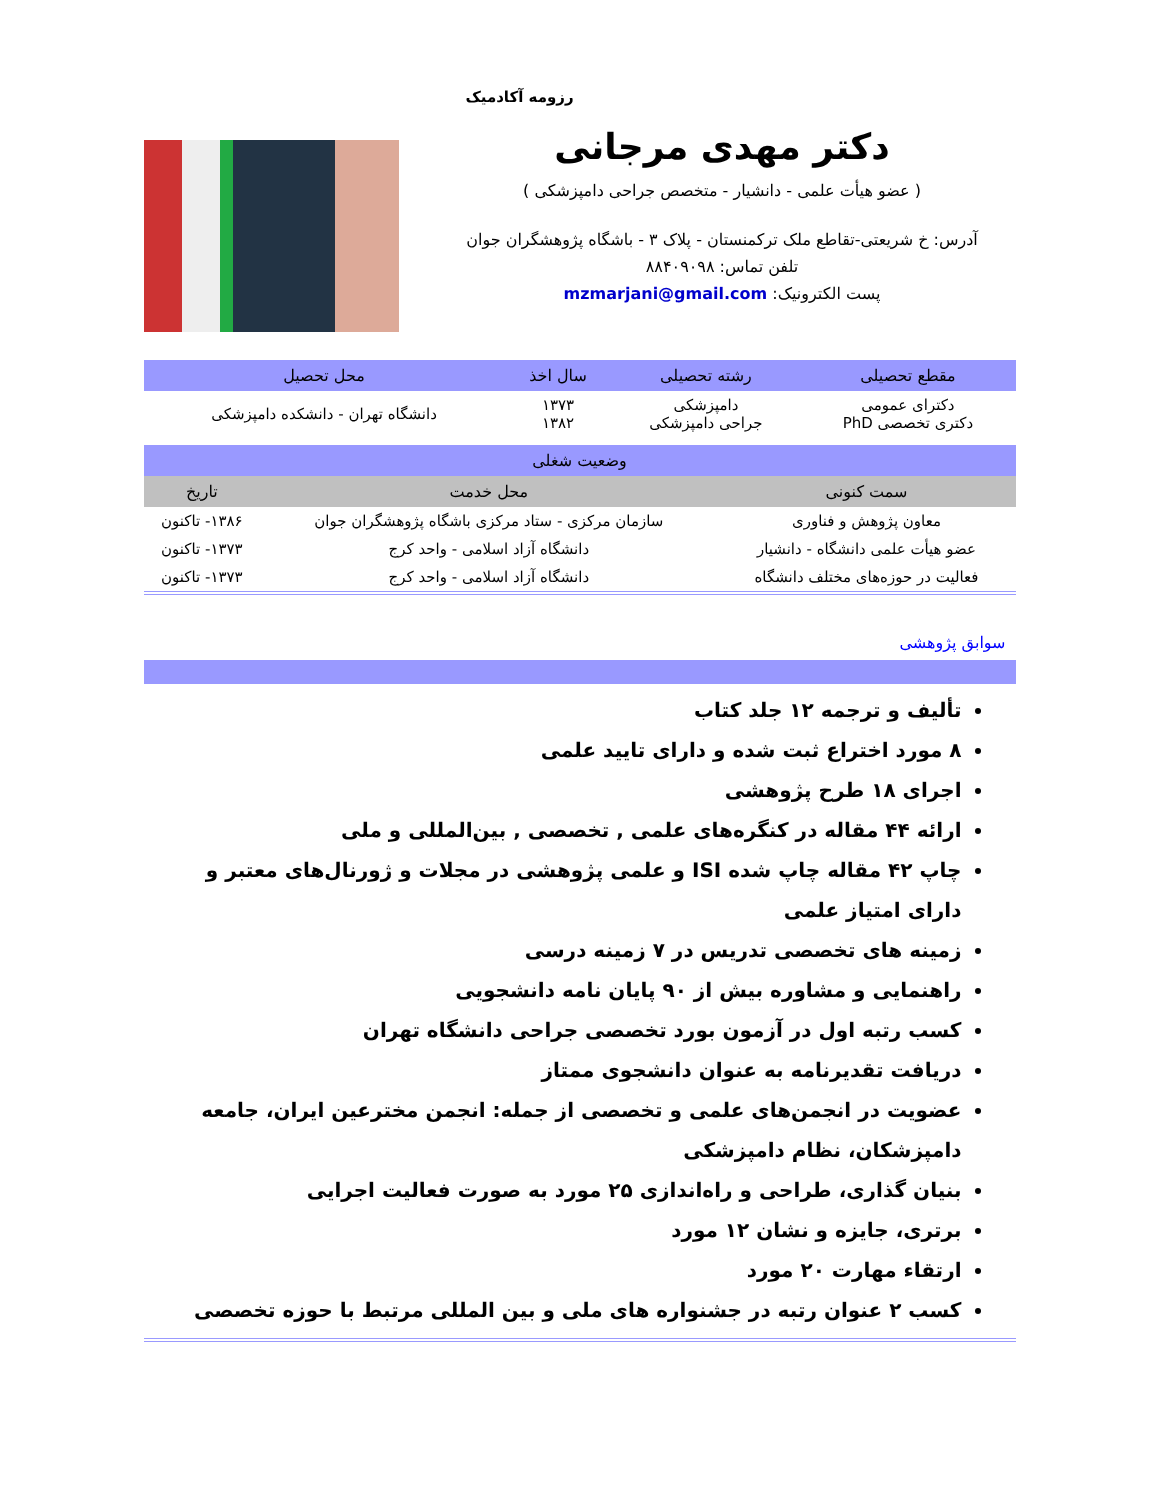رزومه آکادمیک
دکتر مهدی مرجانی
( عضو هیأت علمی - دانشیار - متخصص جراحی دامپزشکی )
آدرس: خ شریعتی-تقاطع ملک ترکمنستان - پلاک ۳ - باشگاه پژوهشگران جوان
تلفن تماس: ۸۸۴۰۹۰۹۸
پست الکترونیک: mzmarjani@gmail.com
| مقطع تحصیلی | رشته تحصیلی | سال اخذ | محل تحصیل |
| --- | --- | --- | --- |
| دکترای عمومی دکتری تخصصی PhD | دامپزشکی جراحی دامپزشکی | ۱۳۷۳ ۱۳۸۲ | دانشگاه تهران - دانشکده دامپزشکی |
| وضعیت شغلی | | |
| --- | --- | --- |
| سمت کنونی | محل خدمت | تاریخ |
| معاون پژوهش و فناوری | سازمان مرکزی - ستاد مرکزی باشگاه پژوهشگران جوان | ۱۳۸۶- تاکنون |
| عضو هیأت علمی دانشگاه - دانشیار | دانشگاه آزاد اسلامی - واحد کرج | ۱۳۷۳- تاکنون |
| فعالیت در حوزه‌های مختلف دانشگاه | دانشگاه آزاد اسلامی - واحد کرج | ۱۳۷۳- تاکنون |
سوابق پژوهشی
تألیف و ترجمه ۱۲ جلد کتاب
۸ مورد اختراع ثبت شده و دارای تایید علمی
اجرای ۱۸ طرح پژوهشی
ارائه ۴۴ مقاله در کنگره‌های علمی , تخصصی , بین‌المللی و ملی
چاپ ۴۲ مقاله چاپ شده ISI و علمی پژوهشی در مجلات و ژورنال‌های معتبر و دارای امتیاز علمی
زمینه های تخصصی تدریس در ۷ زمینه درسی
راهنمایی و مشاوره بیش از ۹۰ پایان نامه دانشجویی
کسب رتبه اول در آزمون بورد تخصصی جراحی دانشگاه تهران
دریافت تقدیرنامه به عنوان دانشجوی ممتاز
عضویت در انجمن‌های علمی و تخصصی از جمله: انجمن مخترعین ایران، جامعه دامپزشکان، نظام دامپزشکی
بنیان گذاری، طراحی و راه‌اندازی ۲۵ مورد به صورت فعالیت اجرایی
برتری، جایزه و نشان ۱۲ مورد
ارتقاء مهارت ۲۰ مورد
کسب ۲ عنوان رتبه در جشنواره های ملی و بین المللی مرتبط با حوزه تخصصی